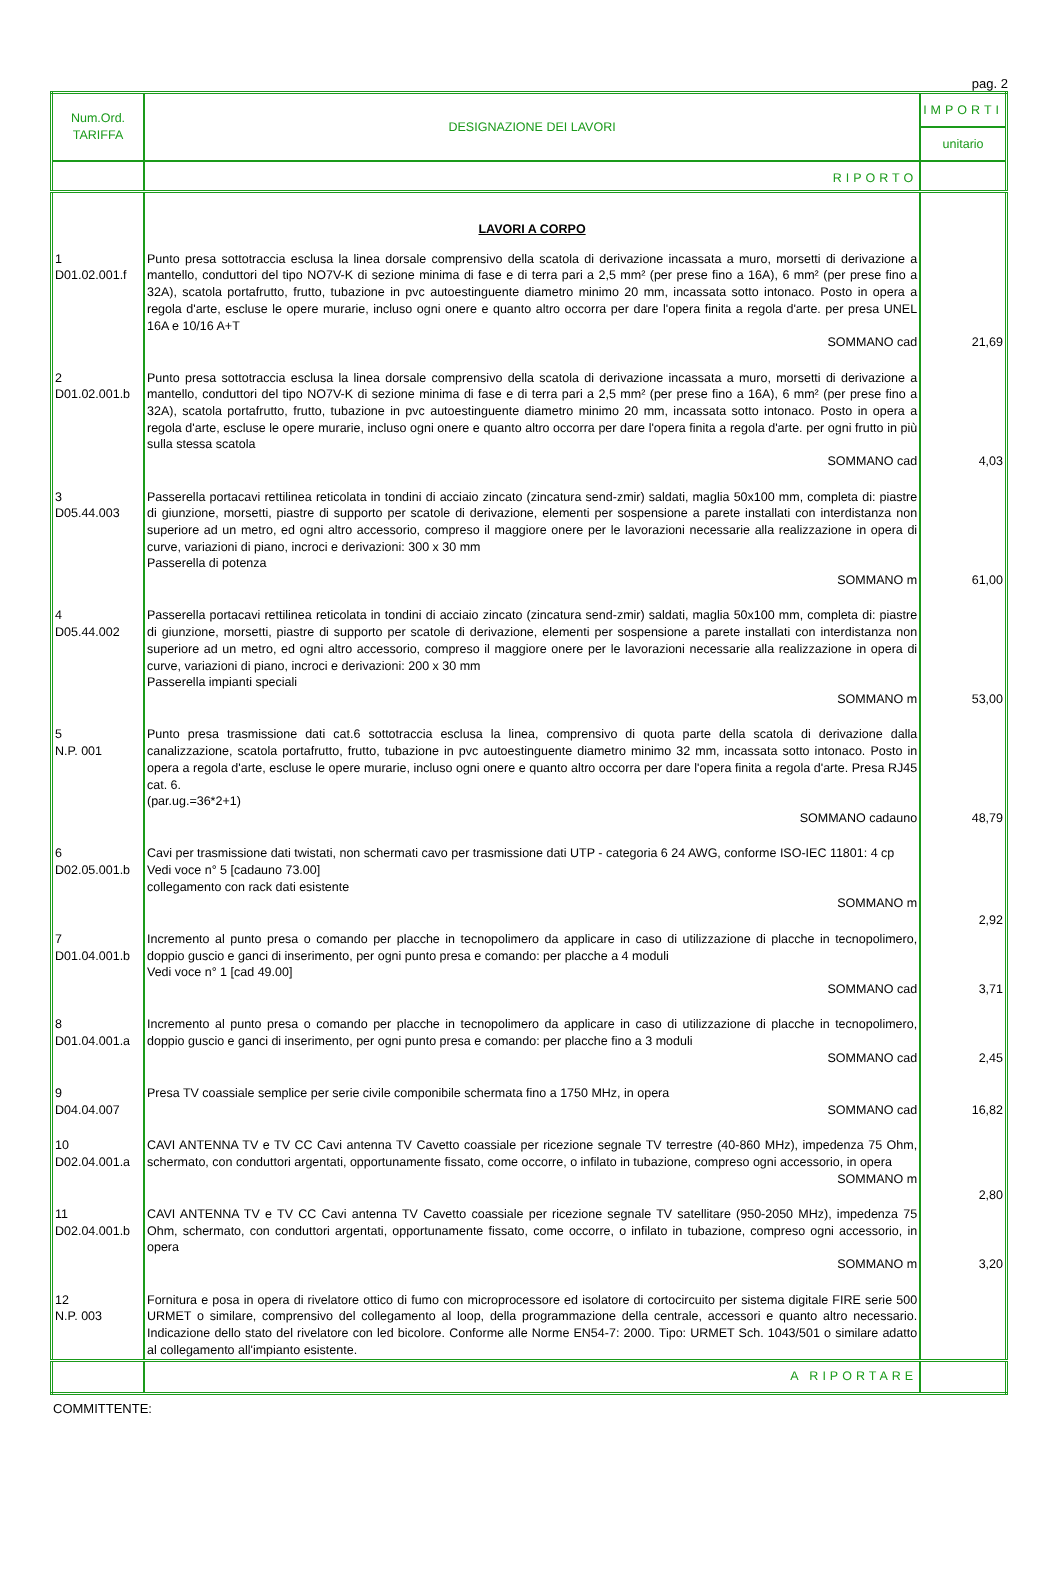pag. 2
| Num.Ord. TARIFFA | DESIGNAZIONE DEI LAVORI | IMPORTI |
| --- | --- | --- |
| | | unitario |
| | RIPORTO | |
| | LAVORI A CORPO | |
| 1 D01.02.001.f | Punto presa sottotraccia esclusa la linea dorsale comprensivo della scatola di derivazione incassata a muro, morsetti di derivazione a mantello, conduttori del tipo NO7V-K di sezione minima di fase e di terra pari a 2,5 mm² (per prese fino a 16A), 6 mm² (per prese fino a 32A), scatola portafrutto, frutto, tubazione in pvc autoestinguente diametro minimo 20 mm, incassata sotto intonaco. Posto in opera a regola d'arte, escluse le opere murarie, incluso ogni onere e quanto altro occorra per dare l'opera finita a regola d'arte. per presa UNEL 16A e 10/16 A+T SOMMANO cad | 21,69 |
| 2 D01.02.001.b | Punto presa sottotraccia esclusa la linea dorsale comprensivo della scatola di derivazione incassata a muro, morsetti di derivazione a mantello, conduttori del tipo NO7V-K di sezione minima di fase e di terra pari a 2,5 mm² (per prese fino a 16A), 6 mm² (per prese fino a 32A), scatola portafrutto, frutto, tubazione in pvc autoestinguente diametro minimo 20 mm, incassata sotto intonaco. Posto in opera a regola d'arte, escluse le opere murarie, incluso ogni onere e quanto altro occorra per dare l'opera finita a regola d'arte. per ogni frutto in più sulla stessa scatola SOMMANO cad | 4,03 |
| 3 D05.44.003 | Passerella portacavi rettilinea reticolata in tondini di acciaio zincato (zincatura send-zmir) saldati, maglia 50x100 mm, completa di: piastre di giunzione, morsetti, piastre di supporto per scatole di derivazione, elementi per sospensione a parete installati con interdistanza non superiore ad un metro, ed ogni altro accessorio, compreso il maggiore onere per le lavorazioni necessarie alla realizzazione in opera di curve, variazioni di piano, incroci e derivazioni: 300 x 30 mm Passerella di potenza SOMMANO m | 61,00 |
| 4 D05.44.002 | Passerella portacavi rettilinea reticolata in tondini di acciaio zincato (zincatura send-zmir) saldati, maglia 50x100 mm, completa di: piastre di giunzione, morsetti, piastre di supporto per scatole di derivazione, elementi per sospensione a parete installati con interdistanza non superiore ad un metro, ed ogni altro accessorio, compreso il maggiore onere per le lavorazioni necessarie alla realizzazione in opera di curve, variazioni di piano, incroci e derivazioni: 200 x 30 mm Passerella impianti speciali SOMMANO m | 53,00 |
| 5 N.P. 001 | Punto presa trasmissione dati cat.6 sottotraccia esclusa la linea, comprensivo di quota parte della scatola di derivazione dalla canalizzazione, scatola portafrutto, frutto, tubazione in pvc autoestinguente diametro minimo 32 mm, incassata sotto intonaco. Posto in opera a regola d'arte, escluse le opere murarie, incluso ogni onere e quanto altro occorra per dare l'opera finita a regola d'arte. Presa RJ45 cat. 6. (par.ug.=36*2+1) SOMMANO cadauno | 48,79 |
| 6 D02.05.001.b | Cavi per trasmissione dati twistati, non schermati cavo per trasmissione dati UTP - categoria 6 24 AWG, conforme ISO-IEC 11801: 4 cp Vedi voce n° 5 [cadauno 73.00] collegamento con rack dati esistente SOMMANO m | 2,92 |
| 7 D01.04.001.b | Incremento al punto presa o comando per placche in tecnopolimero da applicare in caso di utilizzazione di placche in tecnopolimero, doppio guscio e ganci di inserimento, per ogni punto presa e comando: per placche a 4 moduli Vedi voce n° 1 [cad 49.00] SOMMANO cad | 3,71 |
| 8 D01.04.001.a | Incremento al punto presa o comando per placche in tecnopolimero da applicare in caso di utilizzazione di placche in tecnopolimero, doppio guscio e ganci di inserimento, per ogni punto presa e comando: per placche fino a 3 moduli SOMMANO cad | 2,45 |
| 9 D04.04.007 | Presa TV coassiale semplice per serie civile componibile schermata fino a 1750 MHz, in opera SOMMANO cad | 16,82 |
| 10 D02.04.001.a | CAVI ANTENNA TV e TV CC Cavi antenna TV Cavetto coassiale per ricezione segnale TV terrestre (40-860 MHz), impedenza 75 Ohm, schermato, con conduttori argentati, opportunamente fissato, come occorre, o infilato in tubazione, compreso ogni accessorio, in opera SOMMANO m | 2,80 |
| 11 D02.04.001.b | CAVI ANTENNA TV e TV CC Cavi antenna TV Cavetto coassiale per ricezione segnale TV satellitare (950-2050 MHz), impedenza 75 Ohm, schermato, con conduttori argentati, opportunamente fissato, come occorre, o infilato in tubazione, compreso ogni accessorio, in opera SOMMANO m | 3,20 |
| 12 N.P. 003 | Fornitura e posa in opera di rivelatore ottico di fumo con microprocessore ed isolatore di cortocircuito per sistema digitale FIRE serie 500 URMET o similare, comprensivo del collegamento al loop, della programmazione della centrale, accessori e quanto altro necessario. Indicazione dello stato del rivelatore con led bicolore. Conforme alle Norme EN54-7: 2000. Tipo: URMET Sch. 1043/501 o similare adatto al collegamento all'impianto esistente. | |
| | A RIPORTARE | |
COMMITTENTE: